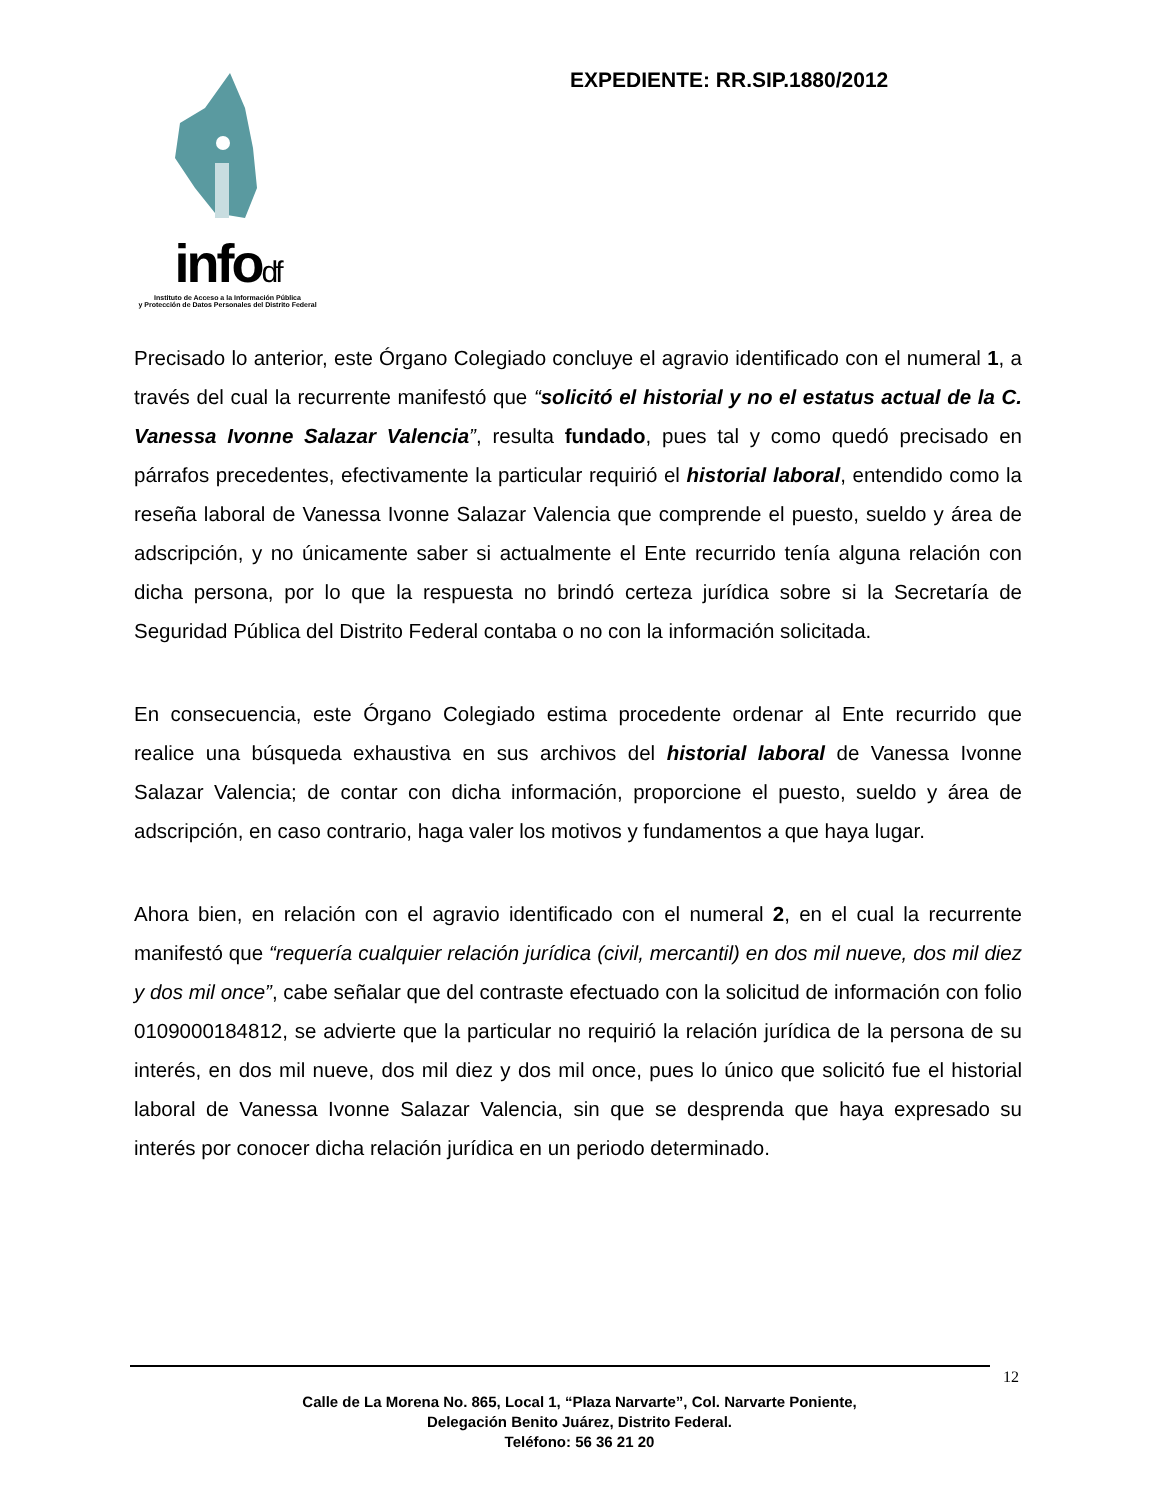infodf
Instituto de Acceso a la Información Pública
y Protección de Datos Personales del Distrito Federal
EXPEDIENTE: RR.SIP.1880/2012
Precisado lo anterior, este Órgano Colegiado concluye el agravio identificado con el numeral 1, a través del cual la recurrente manifestó que “solicitó el historial y no el estatus actual de la C. Vanessa Ivonne Salazar Valencia”, resulta fundado, pues tal y como quedó precisado en párrafos precedentes, efectivamente la particular requirió el historial laboral, entendido como la reseña laboral de Vanessa Ivonne Salazar Valencia que comprende el puesto, sueldo y área de adscripción, y no únicamente saber si actualmente el Ente recurrido tenía alguna relación con dicha persona, por lo que la respuesta no brindó certeza jurídica sobre si la Secretaría de Seguridad Pública del Distrito Federal contaba o no con la información solicitada.
En consecuencia, este Órgano Colegiado estima procedente ordenar al Ente recurrido que realice una búsqueda exhaustiva en sus archivos del historial laboral de Vanessa Ivonne Salazar Valencia; de contar con dicha información, proporcione el puesto, sueldo y área de adscripción, en caso contrario, haga valer los motivos y fundamentos a que haya lugar.
Ahora bien, en relación con el agravio identificado con el numeral 2, en el cual la recurrente manifestó que “requería cualquier relación jurídica (civil, mercantil) en dos mil nueve, dos mil diez y dos mil once”, cabe señalar que del contraste efectuado con la solicitud de información con folio 0109000184812, se advierte que la particular no requirió la relación jurídica de la persona de su interés, en dos mil nueve, dos mil diez y dos mil once, pues lo único que solicitó fue el historial laboral de Vanessa Ivonne Salazar Valencia, sin que se desprenda que haya expresado su interés por conocer dicha relación jurídica en un periodo determinado.
12
Calle de La Morena No. 865, Local 1, “Plaza Narvarte”, Col. Narvarte Poniente,
Delegación Benito Juárez, Distrito Federal.
Teléfono: 56 36 21 20